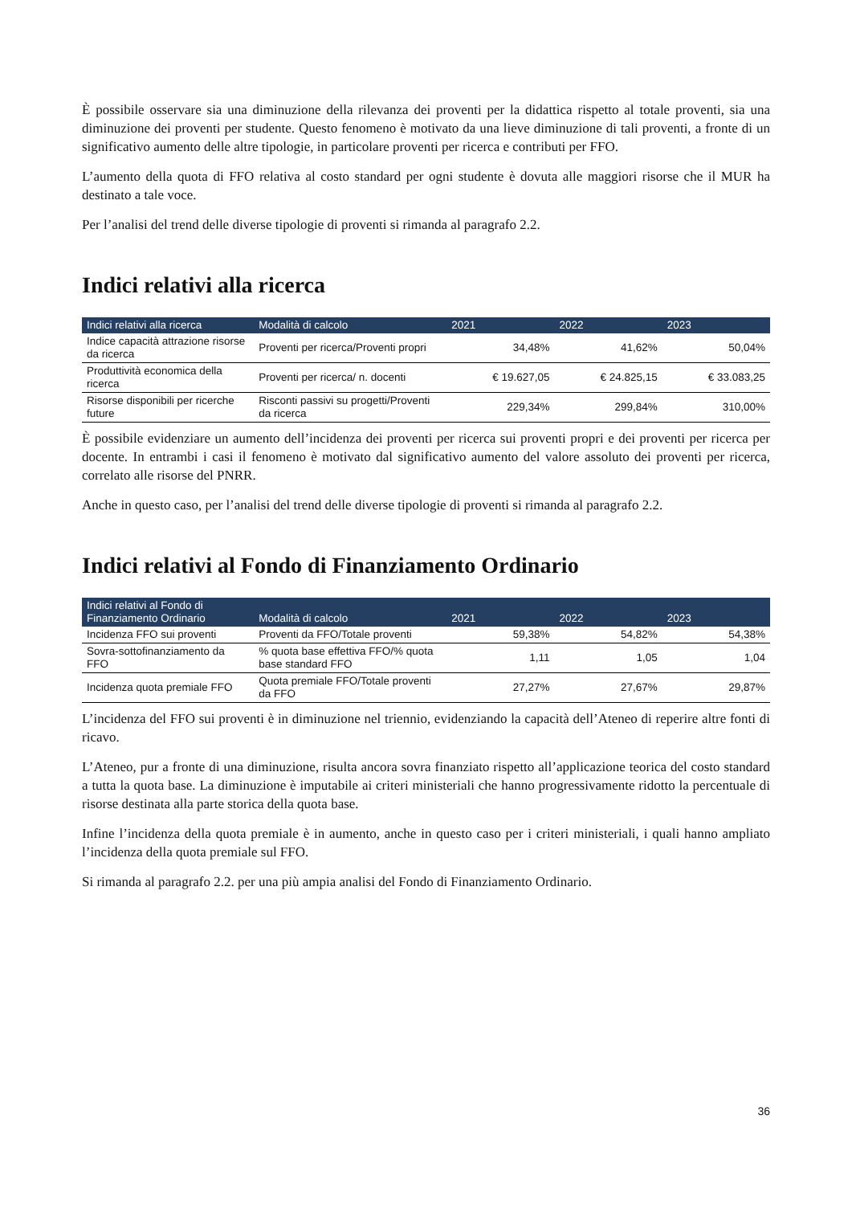È possibile osservare sia una diminuzione della rilevanza dei proventi per la didattica rispetto al totale proventi, sia una diminuzione dei proventi per studente. Questo fenomeno è motivato da una lieve diminuzione di tali proventi, a fronte di un significativo aumento delle altre tipologie, in particolare proventi per ricerca e contributi per FFO.
L’aumento della quota di FFO relativa al costo standard per ogni studente è dovuta alle maggiori risorse che il MUR ha destinato a tale voce.
Per l’analisi del trend delle diverse tipologie di proventi si rimanda al paragrafo 2.2.
Indici relativi alla ricerca
| Indici relativi alla ricerca | Modalità di calcolo | 2021 | 2022 | 2023 |
| --- | --- | --- | --- | --- |
| Indice capacità attrazione risorse da ricerca | Proventi per ricerca/Proventi propri | 34,48% | 41,62% | 50,04% |
| Produttività economica della ricerca | Proventi per ricerca/ n. docenti | € 19.627,05 | € 24.825,15 | € 33.083,25 |
| Risorse disponibili per ricerche future | Risconti passivi su progetti/Proventi da ricerca | 229,34% | 299,84% | 310,00% |
È possibile evidenziare un aumento dell’incidenza dei proventi per ricerca sui proventi propri e dei proventi per ricerca per docente. In entrambi i casi il fenomeno è motivato dal significativo aumento del valore assoluto dei proventi per ricerca, correlato alle risorse del PNRR.
Anche in questo caso, per l’analisi del trend delle diverse tipologie di proventi si rimanda al paragrafo 2.2.
Indici relativi al Fondo di Finanziamento Ordinario
| Indici relativi al Fondo di Finanziamento Ordinario | Modalità di calcolo | 2021 | 2022 | 2023 |
| --- | --- | --- | --- | --- |
| Incidenza FFO sui proventi | Proventi da FFO/Totale proventi | 59,38% | 54,82% | 54,38% |
| Sovra-sottofinanziamento da FFO | % quota base effettiva FFO/% quota base standard FFO | 1,11 | 1,05 | 1,04 |
| Incidenza quota premiale FFO | Quota premiale FFO/Totale proventi da FFO | 27,27% | 27,67% | 29,87% |
L’incidenza del FFO sui proventi è in diminuzione nel triennio, evidenziando la capacità dell’Ateneo di reperire altre fonti di ricavo.
L’Ateneo, pur a fronte di una diminuzione, risulta ancora sovra finanziato rispetto all’applicazione teorica del costo standard a tutta la quota base. La diminuzione è imputabile ai criteri ministeriali che hanno progressivamente ridotto la percentuale di risorse destinata alla parte storica della quota base.
Infine l’incidenza della quota premiale è in aumento, anche in questo caso per i criteri ministeriali, i quali hanno ampliato l’incidenza della quota premiale sul FFO.
Si rimanda al paragrafo 2.2. per una più ampia analisi del Fondo di Finanziamento Ordinario.
36